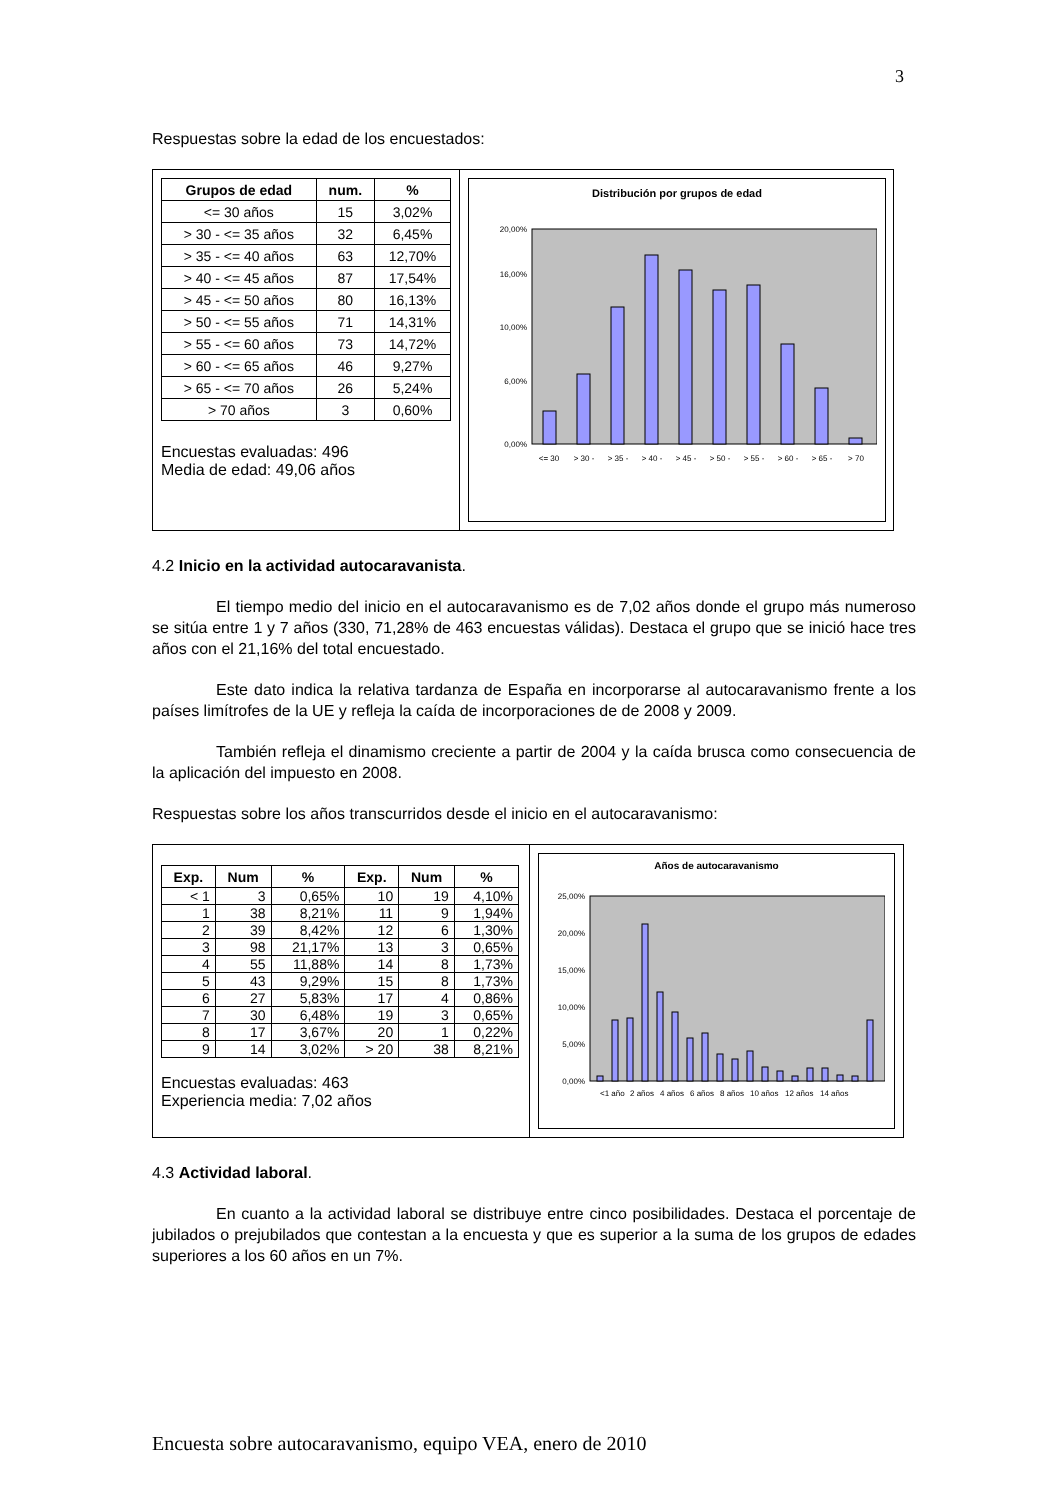3
Respuestas sobre la edad de los encuestados:
| Grupos de edad | num. | % |
| --- | --- | --- |
| <= 30 años | 15 | 3,02% |
| > 30 - <= 35 años | 32 | 6,45% |
| > 35 - <= 40 años | 63 | 12,70% |
| > 40 - <= 45 años | 87 | 17,54% |
| > 45 - <= 50 años | 80 | 16,13% |
| > 50 - <= 55 años | 71 | 14,31% |
| > 55 - <= 60 años | 73 | 14,72% |
| > 60 - <= 65 años | 46 | 9,27% |
| > 65 - <= 70 años | 26 | 5,24% |
| > 70 años | 3 | 0,60% |
Encuestas evaluadas: 496
Media de edad: 49,06 años
Distribución por grupos de edad
20,00%
16,00%
10,00%
6,00%
0,00%
<= 30
> 30 -
> 35 -
> 40 -
> 45 -
> 50 -
> 55 -
> 60 -
> 65 -
> 70
4.2 Inicio en la actividad autocaravanista.
El tiempo medio del inicio en el autocaravanismo es de 7,02 años donde el grupo más numeroso se sitúa entre 1 y 7 años (330, 71,28% de 463 encuestas válidas). Destaca el grupo que se inició hace tres años con el 21,16% del total encuestado.
Este dato indica la relativa tardanza de España en incorporarse al autocaravanismo frente a los países limítrofes de la UE y refleja la caída de incorporaciones de de 2008 y 2009.
También refleja el dinamismo creciente a partir de 2004 y la caída brusca como consecuencia de la aplicación del impuesto en 2008.
Respuestas sobre los años transcurridos desde el inicio en el autocaravanismo:
| Exp. | Num | % | Exp. | Num | % |
| --- | --- | --- | --- | --- | --- |
| < 1 | 3 | 0,65% | 10 | 19 | 4,10% |
| 1 | 38 | 8,21% | 11 | 9 | 1,94% |
| 2 | 39 | 8,42% | 12 | 6 | 1,30% |
| 3 | 98 | 21,17% | 13 | 3 | 0,65% |
| 4 | 55 | 11,88% | 14 | 8 | 1,73% |
| 5 | 43 | 9,29% | 15 | 8 | 1,73% |
| 6 | 27 | 5,83% | 17 | 4 | 0,86% |
| 7 | 30 | 6,48% | 19 | 3 | 0,65% |
| 8 | 17 | 3,67% | 20 | 1 | 0,22% |
| 9 | 14 | 3,02% | > 20 | 38 | 8,21% |
Encuestas evaluadas: 463
Experiencia media: 7,02 años
Años de autocaravanismo
25,00%
20,00%
15,00%
10,00%
5,00%
0,00%
<1 año
2 años
4 años
6 años
8 años
10 años
12 años
14 años
4.3 Actividad laboral.
En cuanto a la actividad laboral se distribuye entre cinco posibilidades. Destaca el porcentaje de jubilados o prejubilados que contestan a la encuesta y que es superior a la suma de los grupos de edades superiores a los 60 años en un 7%.
Encuesta sobre autocaravanismo, equipo VEA, enero de 2010